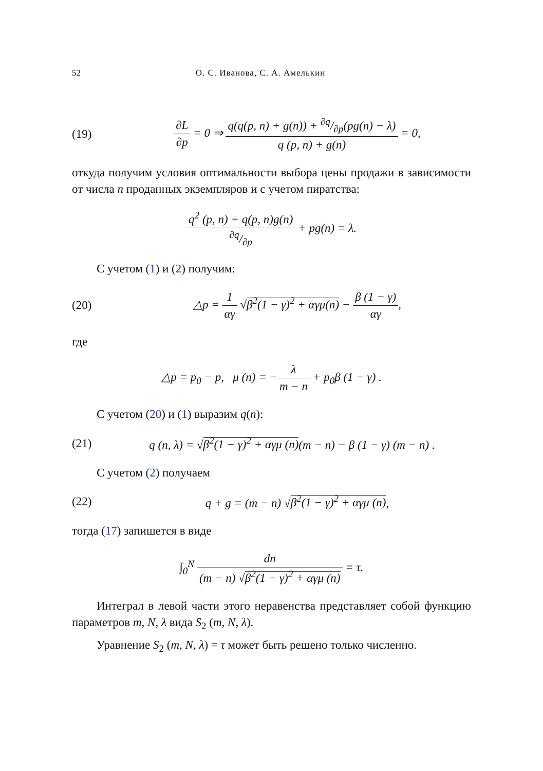52 О. С. Иванова, С. А. Амелькин
(19) ∂L ∂p = 0 ⇒ q(q(p, n) + g(n)) + ∂q/∂p(pg(n) − λ) q (p, n) + g(n) = 0,
откуда получим условия оптимальности выбора цены продажи в зависимости от числа n проданных экземпляров и с учетом пиратства:
q<sup>2</sup> (p, n) + q(p, n)g(n)∂q/∂p + pg(n) = λ.
С учетом (1) и (2) получим:
(20) △p = 1 αγ √β<sup>2</sup>(1 − γ)<sup>2</sup> + αγμ(n) − β (1 − γ) αγ,
где
△p = p<sub>0</sub> − p, μ (n) = −λ m − n + p<sub>0</sub>β (1 − γ) .
С учетом (20) и (1) выразим q(n):
(21) q (n, λ) = √β<sup>2</sup>(1 − γ)<sup>2</sup> + αγμ (n)(m − n) − β (1 − γ) (m − n) .
С учетом (2) получаем
(22) q + g = (m − n) √β<sup>2</sup>(1 − γ)<sup>2</sup> + αγμ (n),
тогда (17) запишется в виде
∫<sub>0</sub><sup>N</sup> dn (m − n) √β<sup>2</sup>(1 − γ)<sup>2</sup> + αγμ (n) = τ.
Интеграл в левой части этого неравенства представляет собой функцию параметров m, N, λ вида S<sub>2</sub> (m, N, λ).
Уравнение S<sub>2</sub> (m, N, λ) = τ может быть решено только численно.